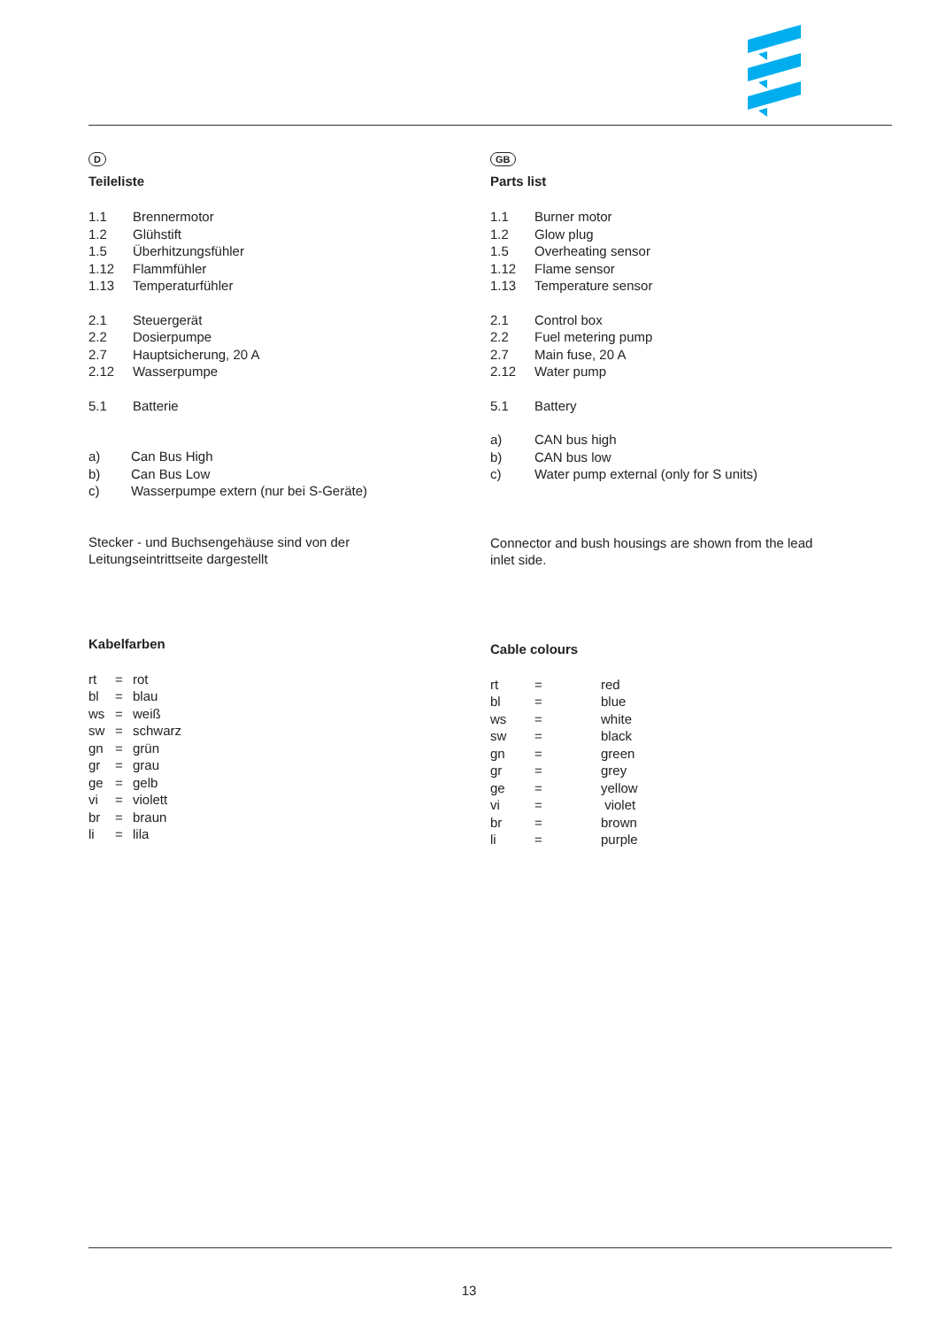D
Teileliste
1.1 Brennermotor
1.2 Glühstift
1.5 Überhitzungsfühler
1.12 Flammfühler
1.13 Temperaturfühler
2.1 Steuergerät
2.2 Dosierpumpe
2.7 Hauptsicherung, 20 A
2.12 Wasserpumpe
5.1 Batterie
a) Can Bus High
b) Can Bus Low
c) Wasserpumpe extern (nur bei S-Geräte)
Stecker - und Buchsengehäuse sind von der
Leitungseintrittseite dargestellt
Kabelfarben
rt = rot
bl = blau
ws = weiß
sw = schwarz
gn = grün
gr = grau
ge = gelb
vi = violett
br = braun
li = lila
GB
Parts list
1.1 Burner motor
1.2 Glow plug
1.5 Overheating sensor
1.12 Flame sensor
1.13 Temperature sensor
2.1 Control box
2.2 Fuel metering pump
2.7 Main fuse, 20 A
2.12 Water pump
5.1 Battery
a) CAN bus high
b) CAN bus low
c) Water pump external (only for S units)
Connector and bush housings are shown from the lead
inlet side.
Cable colours
rt = red
bl = blue
ws = white
sw = black
gn = green
gr = grey
ge = yellow
vi = violet
br = brown
li = purple
13